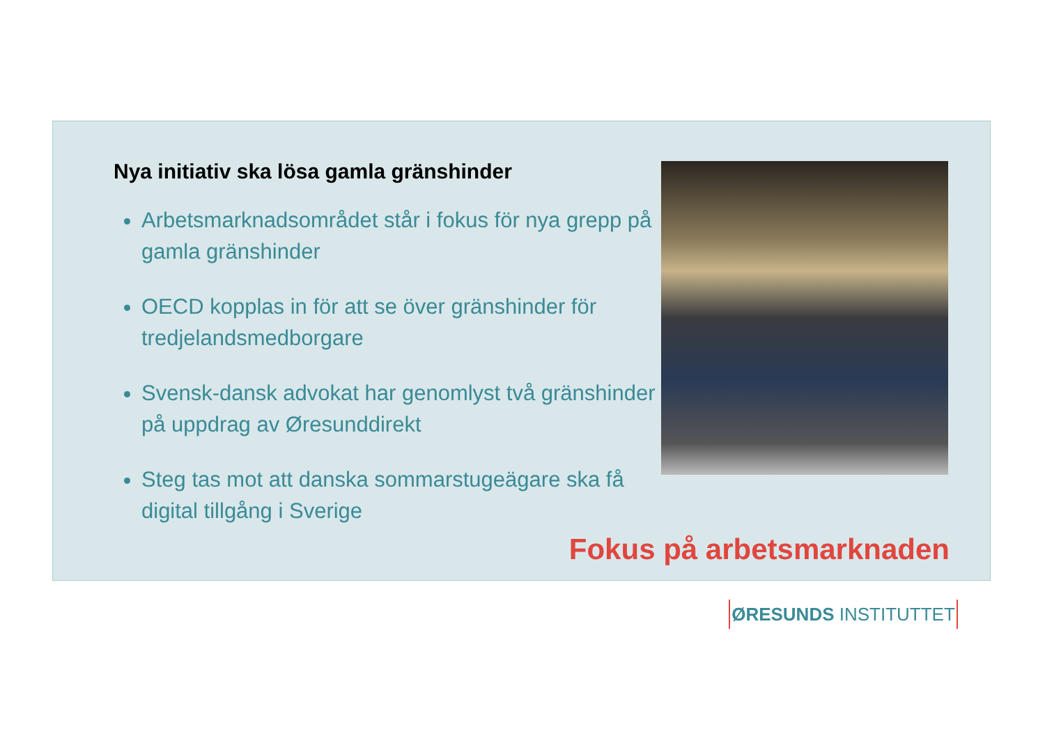Nya initiativ ska lösa gamla gränshinder
Arbetsmarknadsområdet står i fokus för nya grepp på gamla gränshinder
OECD kopplas in för att se över gränshinder för tredjelandsmedborgare
Svensk-dansk advokat har genomlyst två gränshinder på uppdrag av Øresunddirekt
Steg tas mot att danska sommarstugeägare ska få digital tillgång i Sverige
Fokus på arbetsmarknaden
ØRESUNDS INSTITUTTET